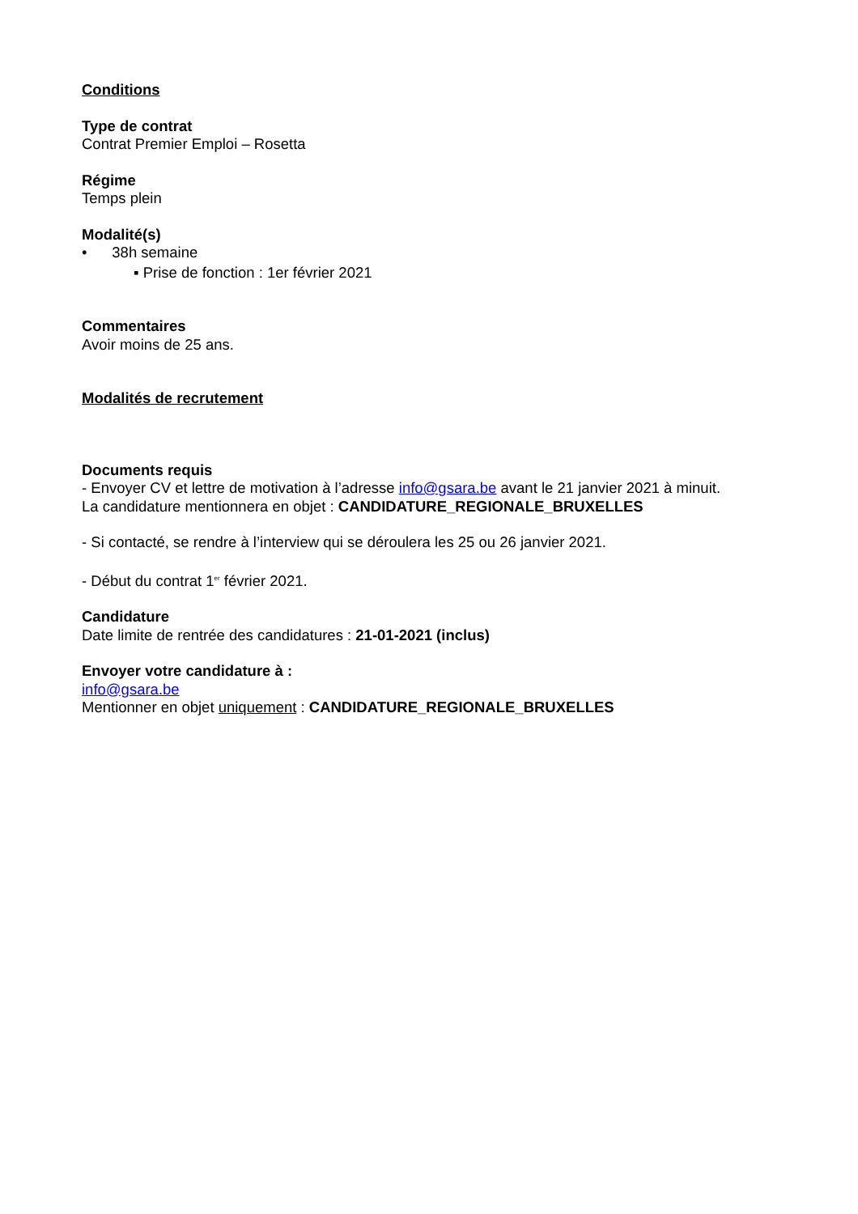Conditions
Type de contrat
Contrat Premier Emploi – Rosetta
Régime
Temps plein
Modalité(s)
• 38h semaine
▪ Prise de fonction : 1er février 2021
Commentaires
Avoir moins de 25 ans.
Modalités de recrutement
Documents requis
- Envoyer CV et lettre de motivation à l’adresse info@gsara.be avant le 21 janvier 2021 à minuit.
La candidature mentionnera en objet : CANDIDATURE_REGIONALE_BRUXELLES
- Si contacté, se rendre à l’interview qui se déroulera les 25 ou 26 janvier 2021.
- Début du contrat 1<sup>er</sup> février 2021.
Candidature
Date limite de rentrée des candidatures : 21-01-2021 (inclus)
Envoyer votre candidature à :
info@gsara.be
Mentionner en objet uniquement : CANDIDATURE_REGIONALE_BRUXELLES